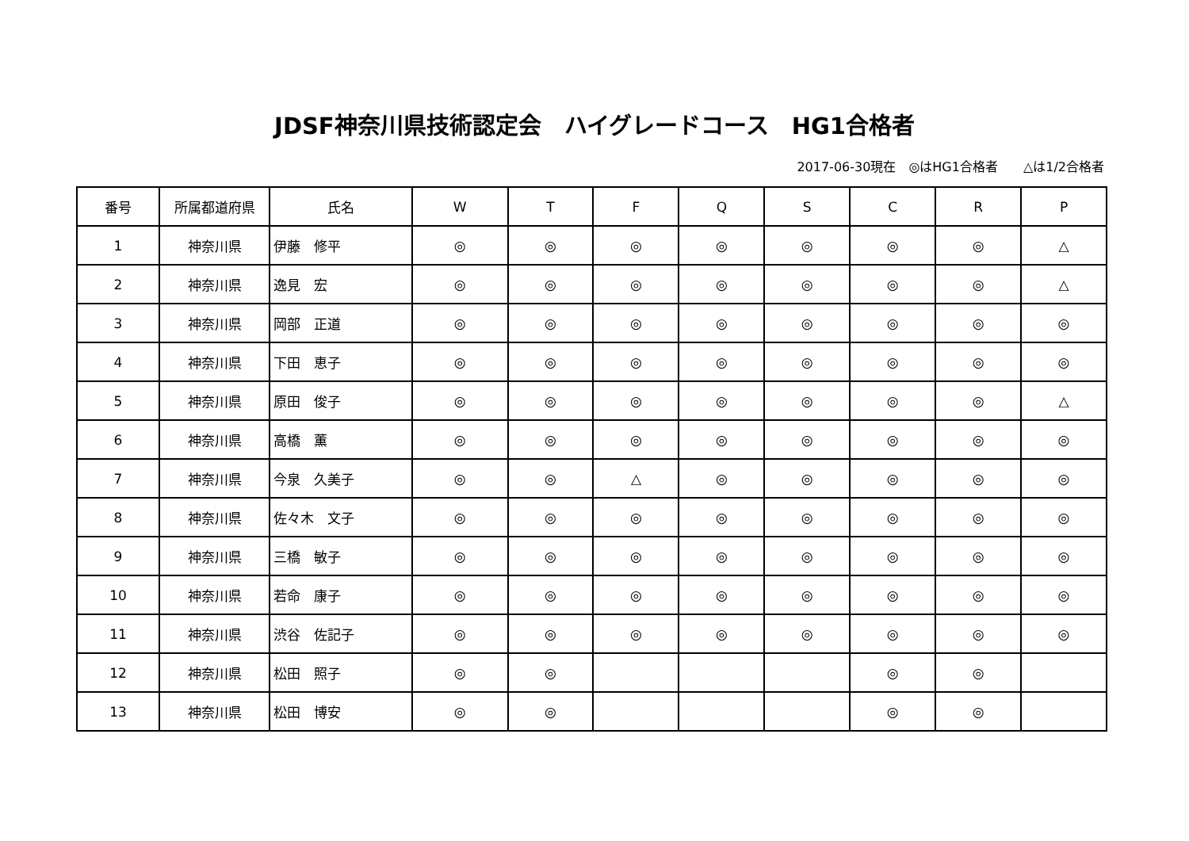JDSF神奈川県技術認定会　ハイグレードコース　HG1合格者
2017-06-30現在　◎はHG1合格者　　△は1/2合格者
| 番号 | 所属都道府県 | 氏名 | W | T | F | Q | S | C | R | P |
| --- | --- | --- | --- | --- | --- | --- | --- | --- | --- | --- |
| 1 | 神奈川県 | 伊藤 修平 | ◎ | ◎ | ◎ | ◎ | ◎ | ◎ | ◎ | △ |
| 2 | 神奈川県 | 逸見 宏 | ◎ | ◎ | ◎ | ◎ | ◎ | ◎ | ◎ | △ |
| 3 | 神奈川県 | 岡部 正道 | ◎ | ◎ | ◎ | ◎ | ◎ | ◎ | ◎ | ◎ |
| 4 | 神奈川県 | 下田 恵子 | ◎ | ◎ | ◎ | ◎ | ◎ | ◎ | ◎ | ◎ |
| 5 | 神奈川県 | 原田 俊子 | ◎ | ◎ | ◎ | ◎ | ◎ | ◎ | ◎ | △ |
| 6 | 神奈川県 | 高橋 薫 | ◎ | ◎ | ◎ | ◎ | ◎ | ◎ | ◎ | ◎ |
| 7 | 神奈川県 | 今泉 久美子 | ◎ | ◎ | △ | ◎ | ◎ | ◎ | ◎ | ◎ |
| 8 | 神奈川県 | 佐々木 文子 | ◎ | ◎ | ◎ | ◎ | ◎ | ◎ | ◎ | ◎ |
| 9 | 神奈川県 | 三橋 敏子 | ◎ | ◎ | ◎ | ◎ | ◎ | ◎ | ◎ | ◎ |
| 10 | 神奈川県 | 若命 康子 | ◎ | ◎ | ◎ | ◎ | ◎ | ◎ | ◎ | ◎ |
| 11 | 神奈川県 | 渋谷 佐記子 | ◎ | ◎ | ◎ | ◎ | ◎ | ◎ | ◎ | ◎ |
| 12 | 神奈川県 | 松田 照子 | ◎ | ◎ | | | | ◎ | ◎ | |
| 13 | 神奈川県 | 松田 博安 | ◎ | ◎ | | | | ◎ | ◎ | |